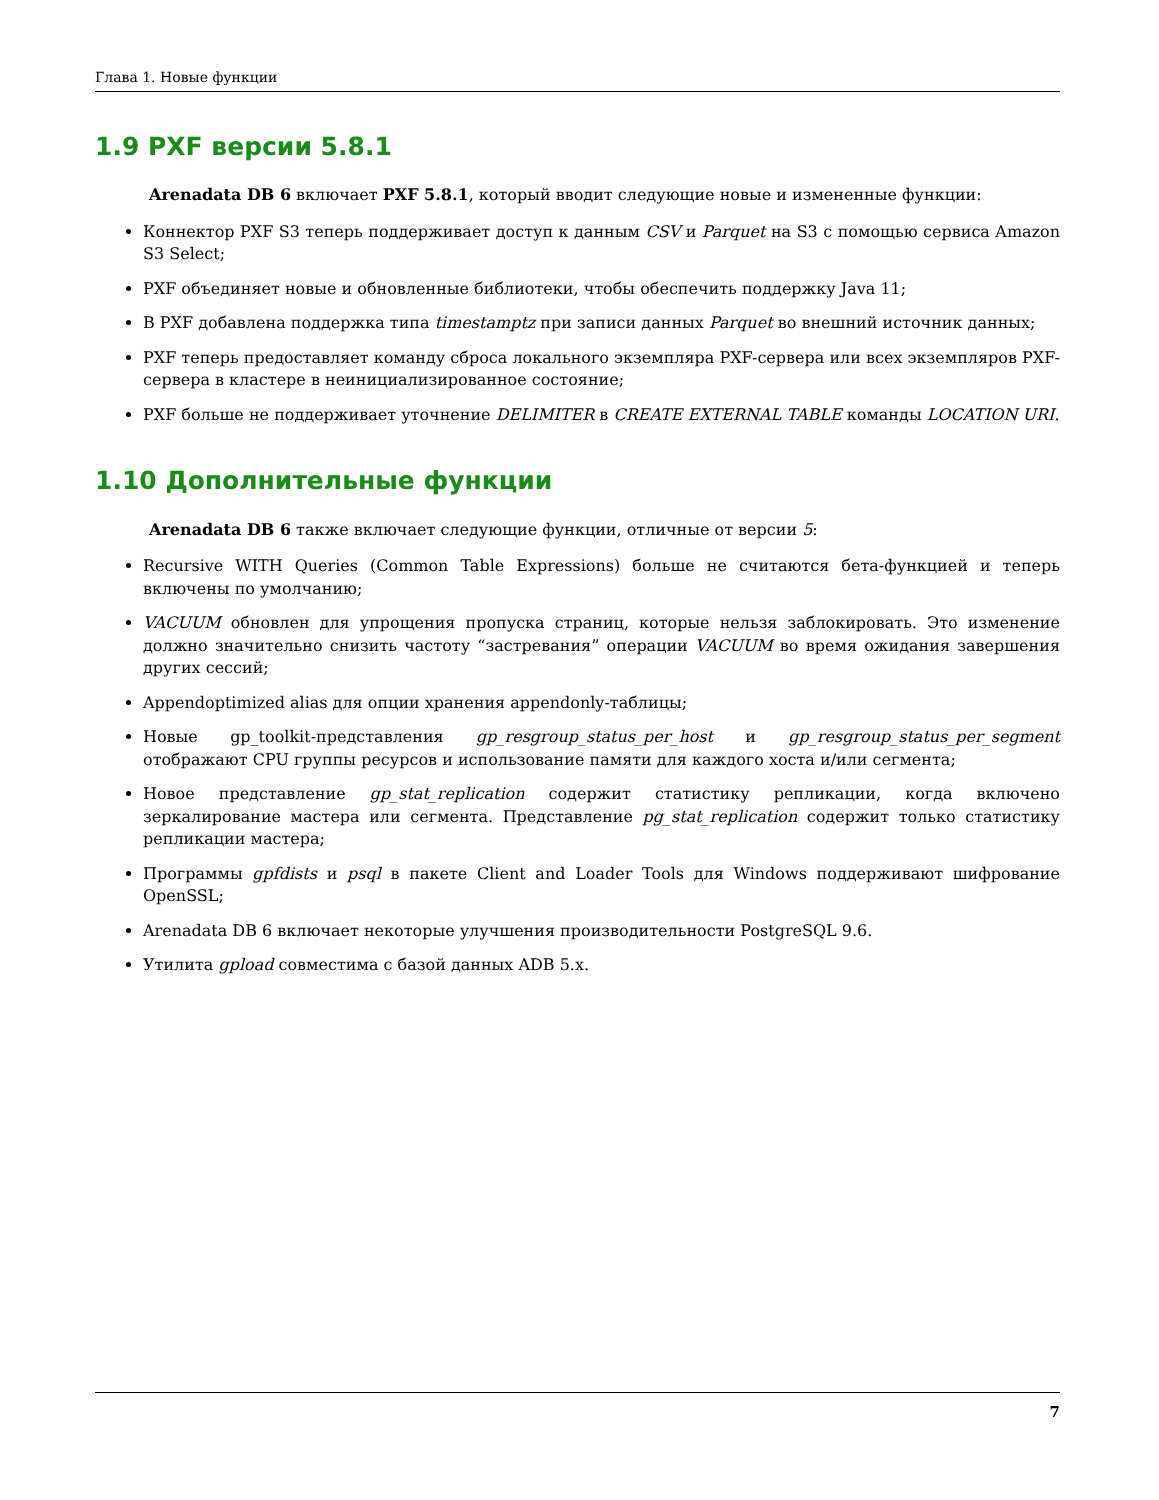Глава 1. Новые функции
1.9 PXF версии 5.8.1
Arenadata DB 6 включает PXF 5.8.1, который вводит следующие новые и измененные функции:
Коннектор PXF S3 теперь поддерживает доступ к данным CSV и Parquet на S3 с помощью сервиса Amazon S3 Select;
PXF объединяет новые и обновленные библиотеки, чтобы обеспечить поддержку Java 11;
В PXF добавлена поддержка типа timestamptz при записи данных Parquet во внешний источник данных;
PXF теперь предоставляет команду сброса локального экземпляра PXF-сервера или всех экземпляров PXF-сервера в кластере в неинициализированное состояние;
PXF больше не поддерживает уточнение DELIMITER в CREATE EXTERNAL TABLE команды LOCATION URI.
1.10 Дополнительные функции
Arenadata DB 6 также включает следующие функции, отличные от версии 5:
Recursive WITH Queries (Common Table Expressions) больше не считаются бета-функцией и теперь включены по умолчанию;
VACUUM обновлен для упрощения пропуска страниц, которые нельзя заблокировать. Это изменение должно значительно снизить частоту “застревания” операции VACUUM во время ожидания завершения других сессий;
Appendoptimized alias для опции хранения appendonly-таблицы;
Новые gp_toolkit-представления gp_resgroup_status_per_host и gp_resgroup_status_per_segment отображают CPU группы ресурсов и использование памяти для каждого хоста и/или сегмента;
Новое представление gp_stat_replication содержит статистику репликации, когда включено зеркалирование мастера или сегмента. Представление pg_stat_replication содержит только статистику репликации мастера;
Программы gpfdists и psql в пакете Client and Loader Tools для Windows поддерживают шифрование OpenSSL;
Arenadata DB 6 включает некоторые улучшения производительности PostgreSQL 9.6.
Утилита gpload совместима с базой данных ADB 5.x.
7